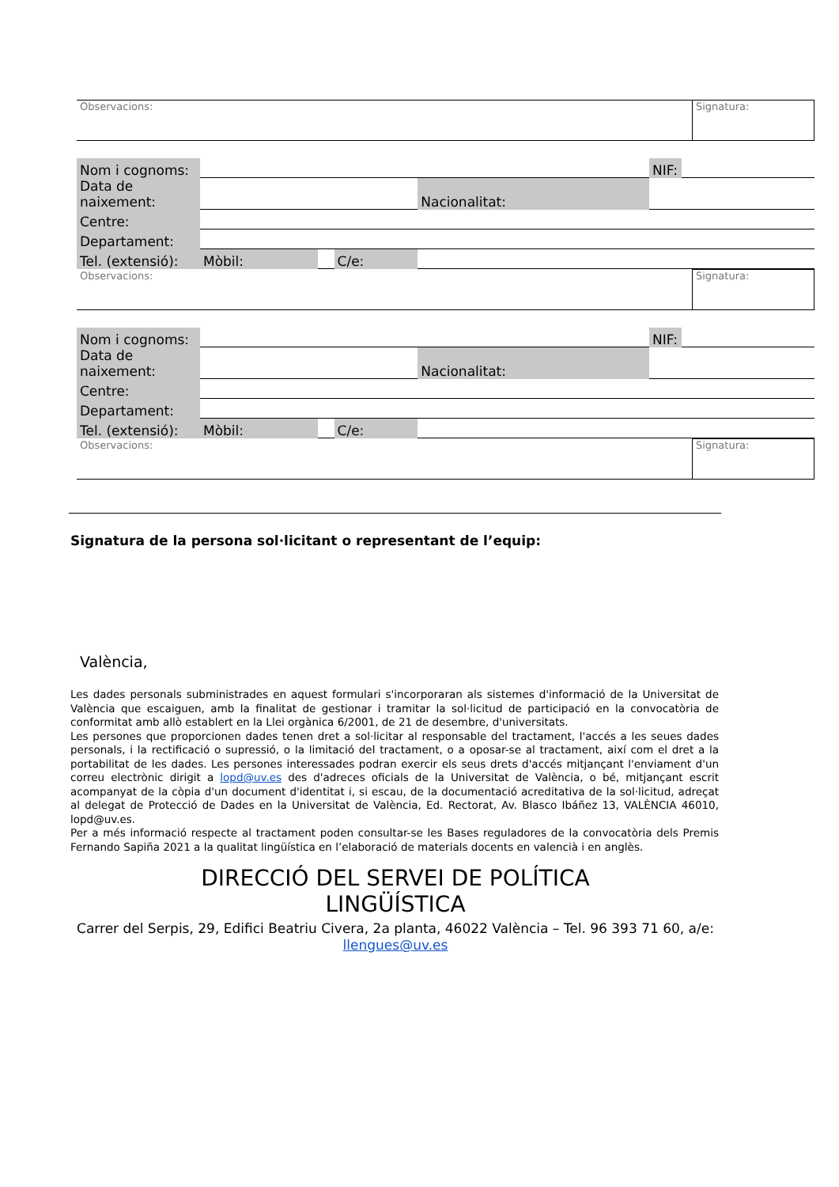| Observacions: | Signatura: |
| Nom i cognoms: | | | | | NIF: | |
| Data de naixement: | | | | Nacionalitat: | | |
| Centre: | | | | | | |
| Departament: | | | | | | |
| Tel. (extensió): | Mòbil: | | C/e: | | | |
| Observacions: | Signatura: |
| Nom i cognoms: | | | | | NIF: | |
| Data de naixement: | | | | Nacionalitat: | | |
| Centre: | | | | | | |
| Departament: | | | | | | |
| Tel. (extensió): | Mòbil: | | C/e: | | | |
| Observacions: | Signatura: |
Signatura de la persona sol·licitant o representant de l’equip:
València,
Les dades personals subministrades en aquest formulari s'incorporaran als sistemes d'informació de la Universitat de València que escaiguen, amb la finalitat de gestionar i tramitar la sol·licitud de participació en la convocatòria de conformitat amb allò establert en la Llei orgànica 6/2001, de 21 de desembre, d'universitats.
Les persones que proporcionen dades tenen dret a sol·licitar al responsable del tractament, l'accés a les seues dades personals, i la rectificació o supressió, o la limitació del tractament, o a oposar-se al tractament, així com el dret a la portabilitat de les dades. Les persones interessades podran exercir els seus drets d'accés mitjançant l'enviament d'un correu electrònic dirigit a lopd@uv.es des d'adreces oficials de la Universitat de València, o bé, mitjançant escrit acompanyat de la còpia d'un document d'identitat i, si escau, de la documentació acreditativa de la sol·licitud, adreçat al delegat de Protecció de Dades en la Universitat de València, Ed. Rectorat, Av. Blasco Ibáñez 13, VALÈNCIA 46010, lopd@uv.es.
Per a més informació respecte al tractament poden consultar-se les Bases reguladores de la convocatòria dels Premis Fernando Sapiña 2021 a la qualitat lingüística en l’elaboració de materials docents en valencià i en anglès.
DIRECCIÓ DEL SERVEI DE POLÍTICA
LINGÜÍSTICA
Carrer del Serpis, 29, Edifici Beatriu Civera, 2a planta, 46022 València – Tel. 96 393 71 60, a/e:
llengues@uv.es